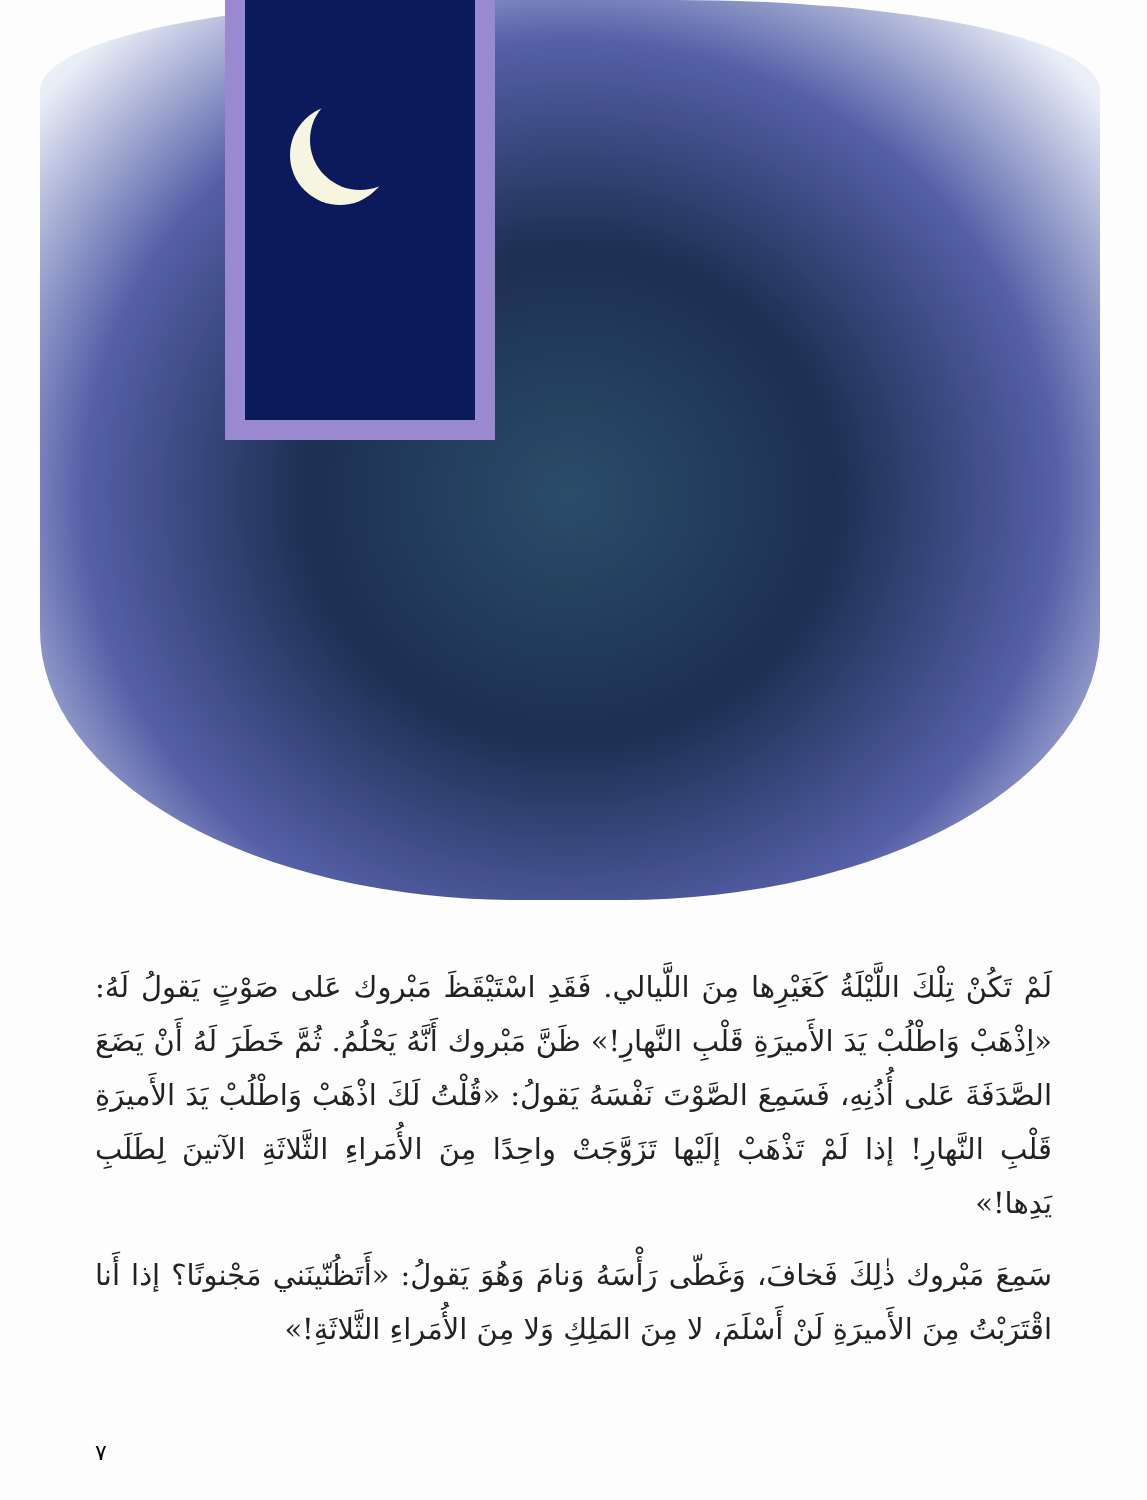لَمْ تَكُنْ تِلْكَ اللَّيْلَةُ كَغَيْرِها مِنَ اللَّيالي. فَقَدِ اسْتَيْقَظَ مَبْروك عَلى صَوْتٍ يَقولُ لَهُ: «اِذْهَبْ وَاطْلُبْ يَدَ الأَميرَةِ قَلْبِ النَّهارِ!» ظَنَّ مَبْروك أَنَّهُ يَحْلُمُ. ثُمَّ خَطَرَ لَهُ أَنْ يَضَعَ الصَّدَفَةَ عَلى أُذُنِهِ، فَسَمِعَ الصَّوْتَ نَفْسَهُ يَقولُ: «قُلْتُ لَكَ اذْهَبْ وَاطْلُبْ يَدَ الأَميرَةِ قَلْبِ النَّهارِ! إذا لَمْ تَذْهَبْ إلَيْها تَزَوَّجَتْ واحِدًا مِنَ الأُمَراءِ الثَّلاثَةِ الآتينَ لِطَلَبِ يَدِها!»
سَمِعَ مَبْروك ذٰلِكَ فَخافَ، وَغَطّى رَأْسَهُ وَنامَ وَهُوَ يَقولُ: «أَتَظُنّينَني مَجْنونًا؟ إذا أَنا اقْتَرَبْتُ مِنَ الأَميرَةِ لَنْ أَسْلَمَ، لا مِنَ المَلِكِ وَلا مِنَ الأُمَراءِ الثَّلاثَةِ!»
٧